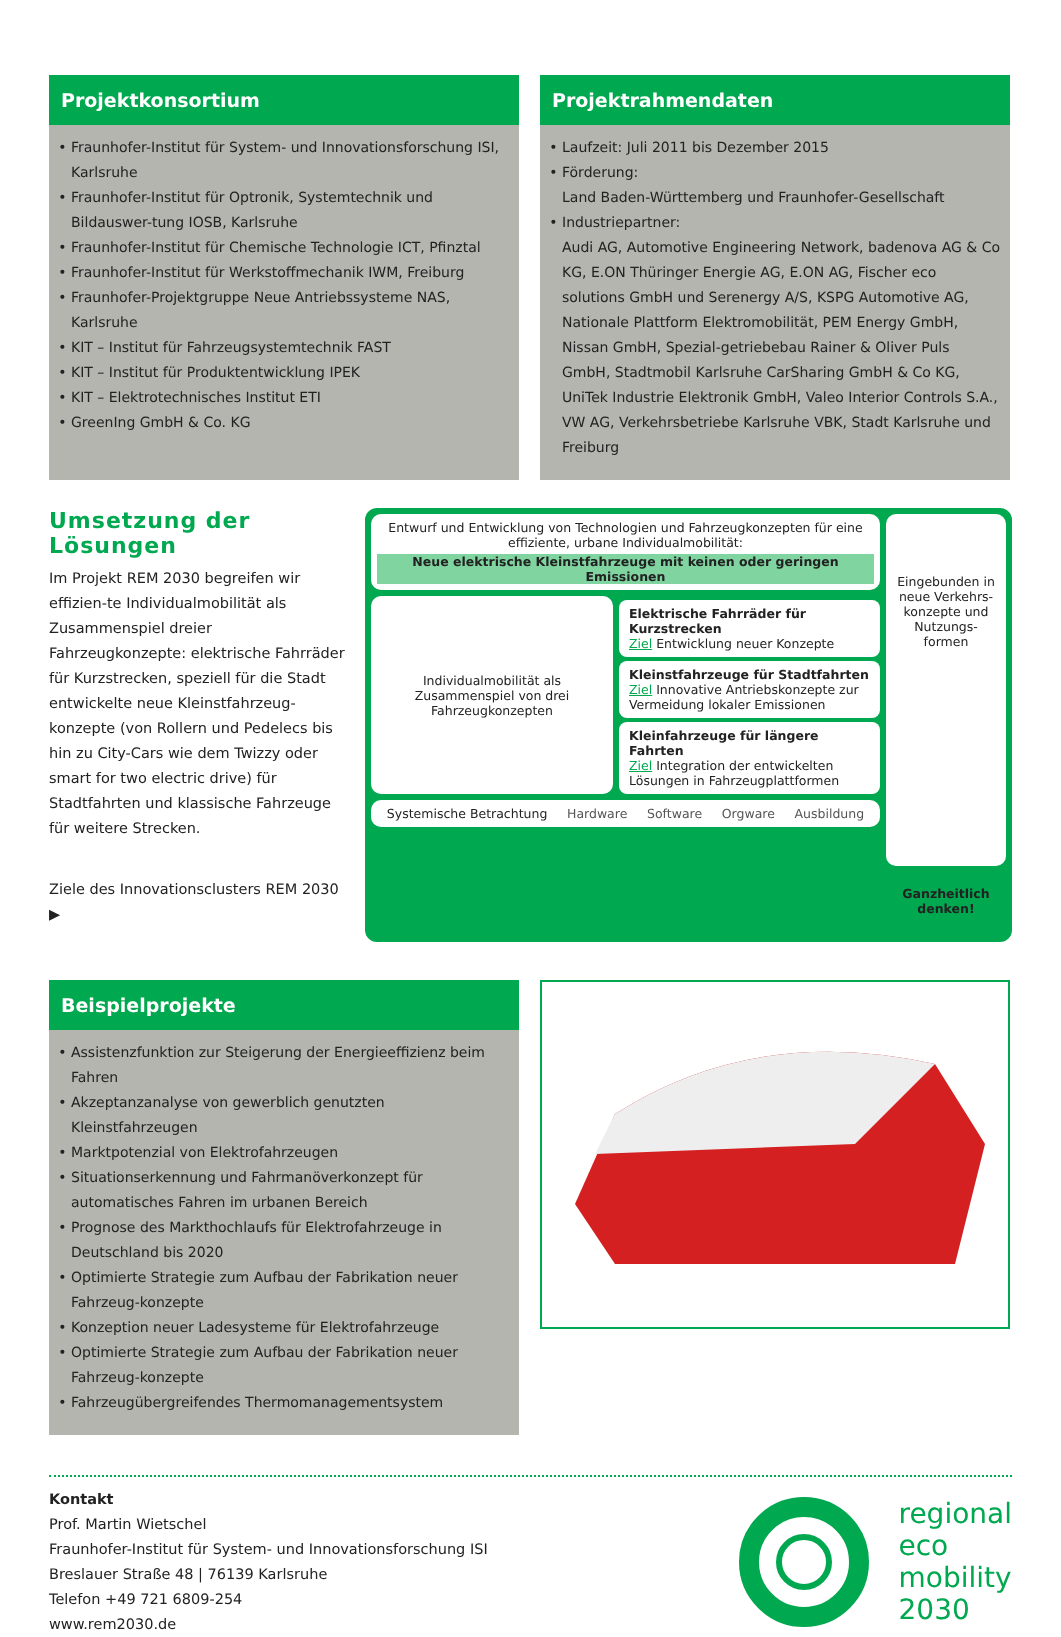Projektkonsortium
Fraunhofer-Institut für System- und Innovationsforschung ISI, Karlsruhe
Fraunhofer-Institut für Optronik, Systemtechnik und Bildauswer-tung IOSB, Karlsruhe
Fraunhofer-Institut für Chemische Technologie ICT, Pfinztal
Fraunhofer-Institut für Werkstoffmechanik IWM, Freiburg
Fraunhofer-Projektgruppe Neue Antriebssysteme NAS, Karlsruhe
KIT – Institut für Fahrzeugsystemtechnik FAST
KIT – Institut für Produktentwicklung IPEK
KIT – Elektrotechnisches Institut ETI
GreenIng GmbH & Co. KG
Projektrahmendaten
Laufzeit: Juli 2011 bis Dezember 2015
Förderung:
Land Baden-Württemberg und Fraunhofer-Gesellschaft
Industriepartner:
Audi AG, Automotive Engineering Network, badenova AG & Co KG, E.ON Thüringer Energie AG, E.ON AG, Fischer eco solutions GmbH und Serenergy A/S, KSPG Automotive AG, Nationale Plattform Elektromobilität, PEM Energy GmbH, Nissan GmbH, Spezial-getriebebau Rainer & Oliver Puls GmbH, Stadtmobil Karlsruhe CarSharing GmbH & Co KG, UniTek Industrie Elektronik GmbH, Valeo Interior Controls S.A., VW AG, Verkehrsbetriebe Karlsruhe VBK, Stadt Karlsruhe und Freiburg
Umsetzung der Lösungen
Im Projekt REM 2030 begreifen wir effizien-te Individualmobilität als Zusammenspiel dreier Fahrzeugkonzepte: elektrische Fahrräder für Kurzstrecken, speziell für die Stadt entwickelte neue Kleinstfahrzeug-konzepte (von Rollern und Pedelecs bis hin zu City-Cars wie dem Twizzy oder smart for two electric drive) für Stadtfahrten und klassische Fahrzeuge für weitere Strecken.
Ziele des Innovationsclusters REM 2030 ▶
Entwurf und Entwicklung von Technologien und Fahrzeugkonzepten für eine effiziente, urbane Individualmobilität:
Neue elektrische Kleinstfahrzeuge mit keinen oder geringen Emissionen
Individualmobilität als Zusammenspiel von drei Fahrzeugkonzepten
Elektrische Fahrräder für Kurzstrecken
Ziel Entwicklung neuer Konzepte
Kleinstfahrzeuge für Stadtfahrten
Ziel Innovative Antriebskonzepte zur Vermeidung lokaler Emissionen
Kleinfahrzeuge für längere Fahrten
Ziel Integration der entwickelten Lösungen in Fahrzeugplattformen
Systemische Betrachtung Hardware Software Orgware Ausbildung
Eingebunden in neue Verkehrs-konzepte und Nutzungs-formen
Ganzheitlich denken!
Beispielprojekte
Assistenzfunktion zur Steigerung der Energieeffizienz beim Fahren
Akzeptanzanalyse von gewerblich genutzten Kleinstfahrzeugen
Marktpotenzial von Elektrofahrzeugen
Situationserkennung und Fahrmanöverkonzept für automatisches Fahren im urbanen Bereich
Prognose des Markthochlaufs für Elektrofahrzeuge in Deutschland bis 2020
Optimierte Strategie zum Aufbau der Fabrikation neuer Fahrzeug-konzepte
Konzeption neuer Ladesysteme für Elektrofahrzeuge
Optimierte Strategie zum Aufbau der Fabrikation neuer Fahrzeug-konzepte
Fahrzeugübergreifendes Thermomanagementsystem
Kontakt
Prof. Martin Wietschel
Fraunhofer-Institut für System- und Innovationsforschung ISI
Breslauer Straße 48 | 76139 Karlsruhe
Telefon +49 721 6809-254
www.rem2030.de
regional
eco
mobility
2030